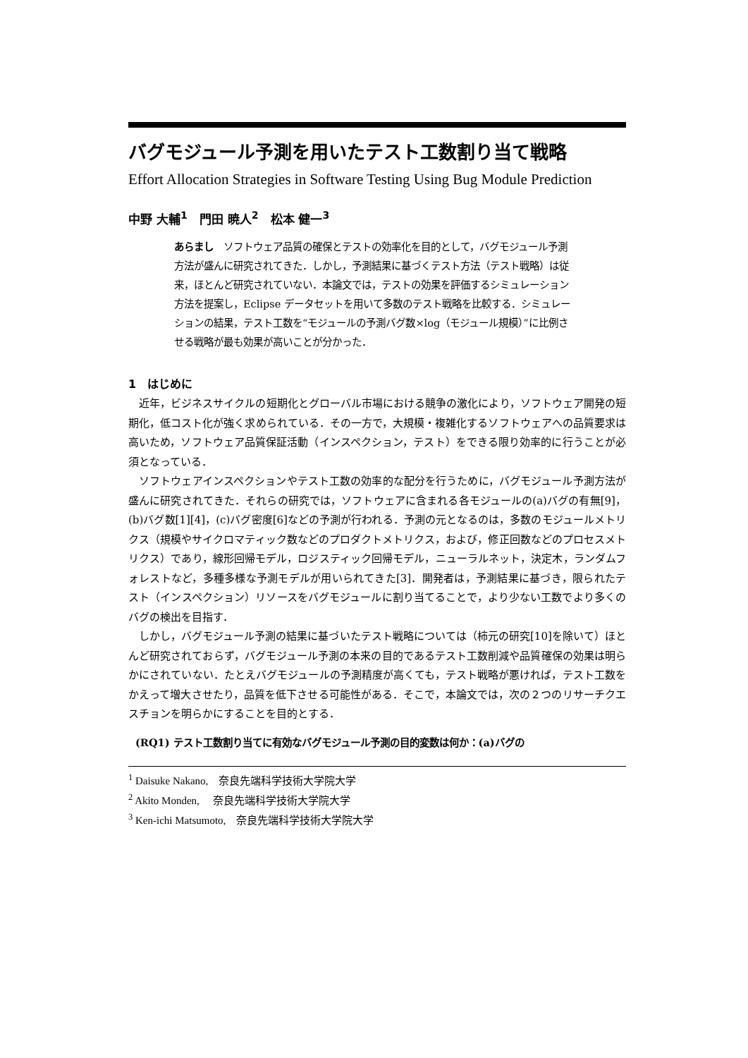バグモジュール予測を用いたテスト工数割り当て戦略
Effort Allocation Strategies in Software Testing Using Bug Module Prediction
中野 大輔<sup>1</sup>　門田 暁人<sup>2</sup>　松本 健一<sup>3</sup>
あらまし　ソフトウェア品質の確保とテストの効率化を目的として，バグモジュール予測方法が盛んに研究されてきた．しかし，予測結果に基づくテスト方法（テスト戦略）は従来，ほとんど研究されていない．本論文では，テストの効果を評価するシミュレーション方法を提案し，Eclipse データセットを用いて多数のテスト戦略を比較する．シミュレーションの結果，テスト工数を“モジュールの予測バグ数×log（モジュール規模）”に比例させる戦略が最も効果が高いことが分かった．
1　はじめに
近年，ビジネスサイクルの短期化とグローバル市場における競争の激化により，ソフトウェア開発の短期化，低コスト化が強く求められている．その一方で，大規模・複雑化するソフトウェアへの品質要求は高いため，ソフトウェア品質保証活動（インスペクション，テスト）をできる限り効率的に行うことが必須となっている．
ソフトウェアインスペクションやテスト工数の効率的な配分を行うために，バグモジュール予測方法が盛んに研究されてきた．それらの研究では，ソフトウェアに含まれる各モジュールの(a)バグの有無[9]，(b)バグ数[1][4]，(c)バグ密度[6]などの予測が行われる．予測の元となるのは，多数のモジュールメトリクス（規模やサイクロマティック数などのプロダクトメトリクス，および，修正回数などのプロセスメトリクス）であり，線形回帰モデル，ロジスティック回帰モデル，ニューラルネット，決定木，ランダムフォレストなど，多種多様な予測モデルが用いられてきた[3]．開発者は，予測結果に基づき，限られたテスト（インスペクション）リソースをバグモジュールに割り当てることで，より少ない工数でより多くのバグの検出を目指す．
しかし，バグモジュール予測の結果に基づいたテスト戦略については（柿元の研究[10]を除いて）ほとんど研究されておらず，バグモジュール予測の本来の目的であるテスト工数削減や品質確保の効果は明らかにされていない．たとえバグモジュールの予測精度が高くても，テスト戦略が悪ければ，テスト工数をかえって増大させたり，品質を低下させる可能性がある．そこで，本論文では，次の２つのリサーチクエスチョンを明らかにすることを目的とする．
(RQ1) テスト工数割り当てに有効なバグモジュール予測の目的変数は何か：(a)バグの
<sup>1</sup> Daisuke Nakano,　奈良先端科学技術大学院大学
<sup>2</sup> Akito Monden,　 奈良先端科学技術大学院大学
<sup>3</sup> Ken-ichi Matsumoto,　奈良先端科学技術大学院大学